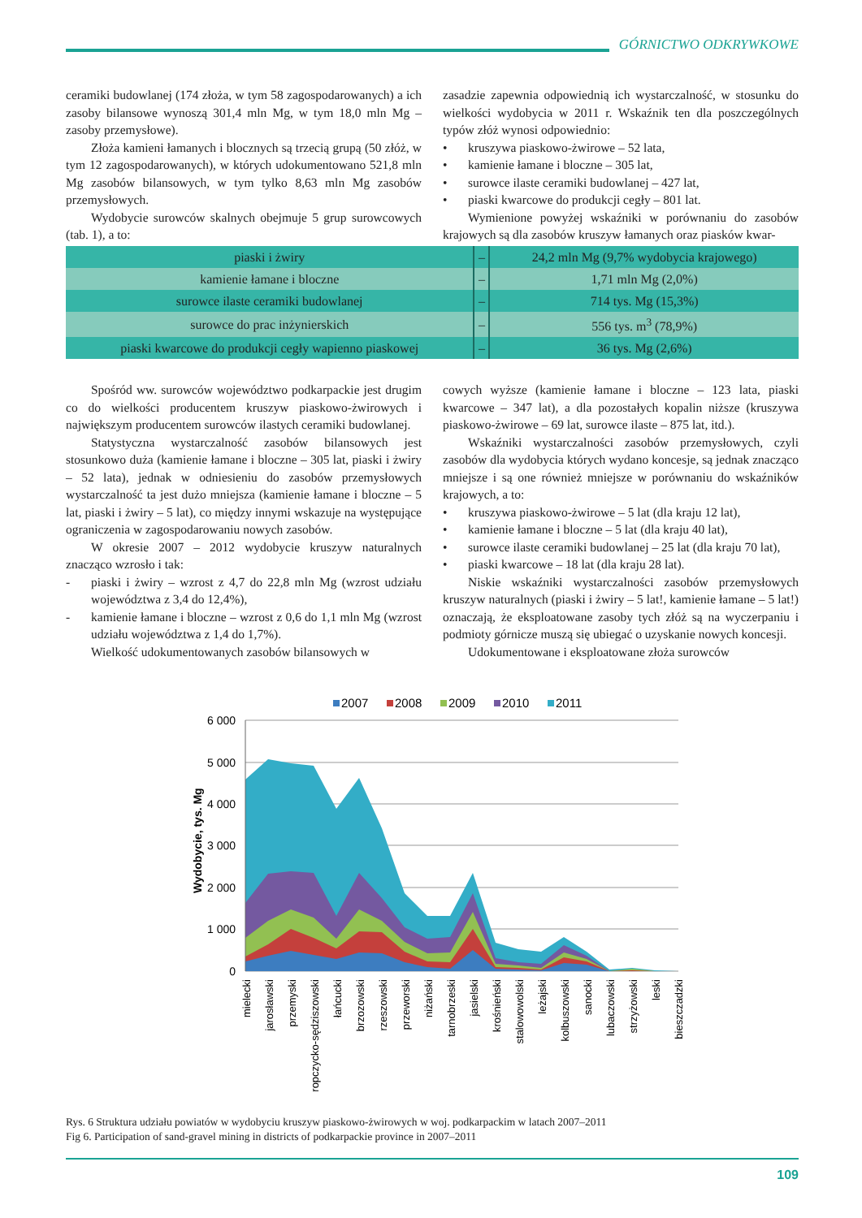GÓRNICTWO ODKRYWKOWE
ceramiki budowlanej (174 złoża, w tym 58 zagospodarowanych) a ich zasoby bilansowe wynoszą 301,4 mln Mg, w tym 18,0 mln Mg – zasoby przemysłowe).
Złoża kamieni łamanych i blocznych są trzecią grupą (50 złóż, w tym 12 zagospodarowanych), w których udokumentowano 521,8 mln Mg zasobów bilansowych, w tym tylko 8,63 mln Mg zasobów przemysłowych.
Wydobycie surowców skalnych obejmuje 5 grup surowcowych (tab. 1), a to:
zasadzie zapewnia odpowiednią ich wystarczalność, w stosunku do wielkości wydobycia w 2011 r. Wskaźnik ten dla poszczególnych typów złóż wynosi odpowiednio:
• kruszywa piaskowo-żwirowe – 52 lata,
• kamienie łamane i bloczne – 305 lat,
• surowce ilaste ceramiki budowlanej – 427 lat,
• piaski kwarcowe do produkcji cegły – 801 lat.
Wymienione powyżej wskaźniki w porównaniu do zasobów krajowych są dla zasobów kruszyw łamanych oraz piasków kwar-
| piaski i żwiry | – | 24,2 mln Mg (9,7% wydobycia krajowego) |
| kamienie łamane i bloczne | – | 1,71 mln Mg (2,0%) |
| surowce ilaste ceramiki budowlanej | – | 714 tys. Mg (15,3%) |
| surowce do prac inżynierskich | – | 556 tys. m<sup>3</sup> (78,9%) |
| piaski kwarcowe do produkcji cegły wapienno piaskowej | – | 36 tys. Mg (2,6%) |
Spośród ww. surowców województwo podkarpackie jest drugim co do wielkości producentem kruszyw piaskowo-żwirowych i największym producentem surowców ilastych ceramiki budowlanej.
Statystyczna wystarczalność zasobów bilansowych jest stosunkowo duża (kamienie łamane i bloczne – 305 lat, piaski i żwiry – 52 lata), jednak w odniesieniu do zasobów przemysłowych wystarczalność ta jest dużo mniejsza (kamienie łamane i bloczne – 5 lat, piaski i żwiry – 5 lat), co między innymi wskazuje na występujące ograniczenia w zagospodarowaniu nowych zasobów.
W okresie 2007 – 2012 wydobycie kruszyw naturalnych znacząco wzrosło i tak:
- piaski i żwiry – wzrost z 4,7 do 22,8 mln Mg (wzrost udziału województwa z 3,4 do 12,4%),
- kamienie łamane i bloczne – wzrost z 0,6 do 1,1 mln Mg (wzrost udziału województwa z 1,4 do 1,7%).
Wielkość udokumentowanych zasobów bilansowych w
cowych wyższe (kamienie łamane i bloczne – 123 lata, piaski kwarcowe – 347 lat), a dla pozostałych kopalin niższe (kruszywa piaskowo-żwirowe – 69 lat, surowce ilaste – 875 lat, itd.).
Wskaźniki wystarczalności zasobów przemysłowych, czyli zasobów dla wydobycia których wydano koncesje, są jednak znacząco mniejsze i są one również mniejsze w porównaniu do wskaźników krajowych, a to:
• kruszywa piaskowo-żwirowe – 5 lat (dla kraju 12 lat),
• kamienie łamane i bloczne – 5 lat (dla kraju 40 lat),
• surowce ilaste ceramiki budowlanej – 25 lat (dla kraju 70 lat),
• piaski kwarcowe – 18 lat (dla kraju 28 lat).
Niskie wskaźniki wystarczalności zasobów przemysłowych kruszyw naturalnych (piaski i żwiry – 5 lat!, kamienie łamane – 5 lat!) oznaczają, że eksploatowane zasoby tych złóż są na wyczerpaniu i podmioty górnicze muszą się ubiegać o uzyskanie nowych koncesji.
Udokumentowane i eksploatowane złoża surowców
2007
2008
2009
2010
2011
6 000
5 000
4 000
3 000
2 000
1 000
0
Wydobycie, tys. Mg
mielecki
jarosławski
przemyski
ropczycko-sędziszowski
łańcucki
brzozowski
rzeszowski
przeworski
niżański
tarnobrzeski
jasielski
krośnieński
stalowowolski
leżajski
kolbuszowski
sanocki
lubaczowski
strzyżowski
leski
bieszczadzki
Rys. 6 Struktura udziału powiatów w wydobyciu kruszyw piaskowo-żwirowych w woj. podkarpackim w latach 2007–2011
Fig 6. Participation of sand-gravel mining in districts of podkarpackie province in 2007–2011
109